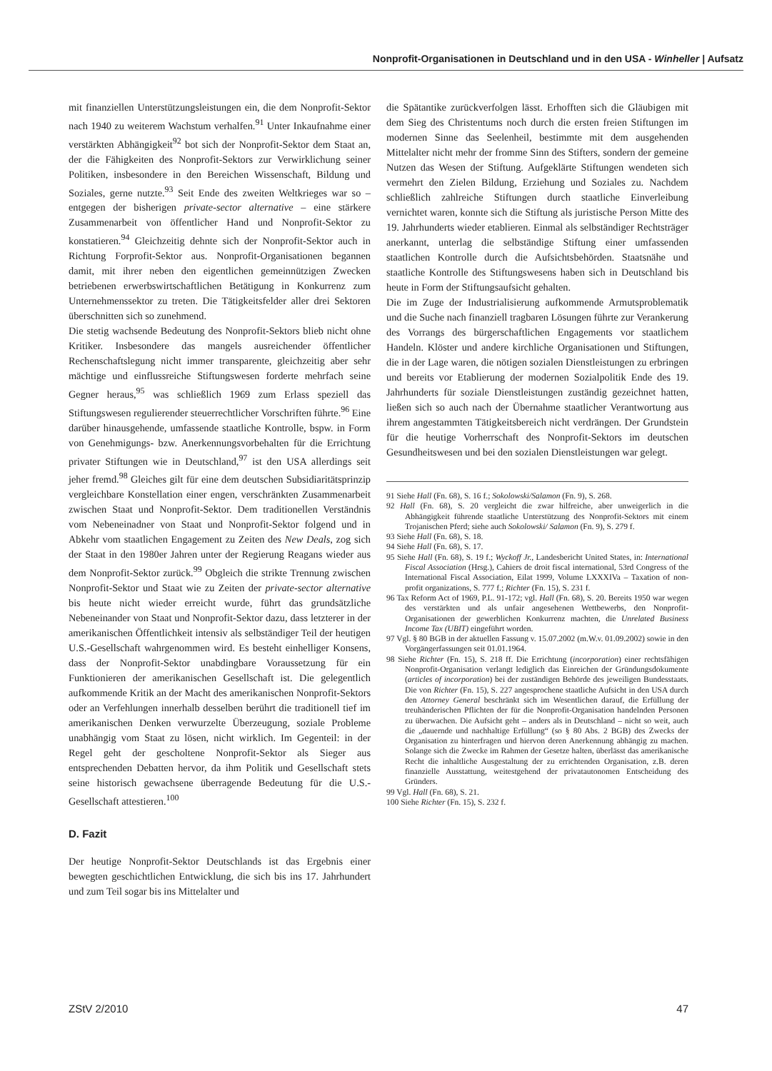Nonprofit-Organisationen in Deutschland und in den USA - Winheller | Aufsatz
mit finanziellen Unterstützungsleistungen ein, die dem Nonprofit-Sektor nach 1940 zu weiterem Wachstum verhalfen.<sup>91</sup> Unter Inkaufnahme einer verstärkten Abhängigkeit<sup>92</sup> bot sich der Nonprofit-Sektor dem Staat an, der die Fähigkeiten des Nonprofit-Sektors zur Verwirklichung seiner Politiken, insbesondere in den Bereichen Wissenschaft, Bildung und Soziales, gerne nutzte.<sup>93</sup> Seit Ende des zweiten Weltkrieges war so – entgegen der bisherigen private-sector alternative – eine stärkere Zusammenarbeit von öffentlicher Hand und Nonprofit-Sektor zu konstatieren.<sup>94</sup> Gleichzeitig dehnte sich der Nonprofit-Sektor auch in Richtung Forprofit-Sektor aus. Nonprofit-Organisationen begannen damit, mit ihrer neben den eigentlichen gemeinnützigen Zwecken betriebenen erwerbswirtschaftlichen Betätigung in Konkurrenz zum Unternehmenssektor zu treten. Die Tätigkeitsfelder aller drei Sektoren überschnitten sich so zunehmend.
Die stetig wachsende Bedeutung des Nonprofit-Sektors blieb nicht ohne Kritiker. Insbesondere das mangels ausreichender öffentlicher Rechenschaftslegung nicht immer transparente, gleichzeitig aber sehr mächtige und einflussreiche Stiftungswesen forderte mehrfach seine Gegner heraus,<sup>95</sup> was schließlich 1969 zum Erlass speziell das Stiftungswesen regulierender steuerrechtlicher Vorschriften führte.<sup>96</sup> Eine darüber hinausgehende, umfassende staatliche Kontrolle, bspw. in Form von Genehmigungs- bzw. Anerkennungsvorbehalten für die Errichtung privater Stiftungen wie in Deutschland,<sup>97</sup> ist den USA allerdings seit jeher fremd.<sup>98</sup> Gleiches gilt für eine dem deutschen Subsidiaritätsprinzip vergleichbare Konstellation einer engen, verschränkten Zusammenarbeit zwischen Staat und Nonprofit-Sektor. Dem traditionellen Verständnis vom Nebeneinadner von Staat und Nonprofit-Sektor folgend und in Abkehr vom staatlichen Engagement zu Zeiten des New Deals, zog sich der Staat in den 1980er Jahren unter der Regierung Reagans wieder aus dem Nonprofit-Sektor zurück.<sup>99</sup> Obgleich die strikte Trennung zwischen Nonprofit-Sektor und Staat wie zu Zeiten der private-sector alternative bis heute nicht wieder erreicht wurde, führt das grundsätzliche Nebeneinander von Staat und Nonprofit-Sektor dazu, dass letzterer in der amerikanischen Öffentlichkeit intensiv als selbständiger Teil der heutigen U.S.-Gesellschaft wahrgenommen wird. Es besteht einhelliger Konsens, dass der Nonprofit-Sektor unabdingbare Voraussetzung für ein Funktionieren der amerikanischen Gesellschaft ist. Die gelegentlich aufkommende Kritik an der Macht des amerikanischen Nonprofit-Sektors oder an Verfehlungen innerhalb desselben berührt die traditionell tief im amerikanischen Denken verwurzelte Überzeugung, soziale Probleme unabhängig vom Staat zu lösen, nicht wirklich. Im Gegenteil: in der Regel geht der gescholtene Nonprofit-Sektor als Sieger aus entsprechenden Debatten hervor, da ihm Politik und Gesellschaft stets seine historisch gewachsene überragende Bedeutung für die U.S.-Gesellschaft attestieren.<sup>100</sup>
D. Fazit
Der heutige Nonprofit-Sektor Deutschlands ist das Ergebnis einer bewegten geschichtlichen Entwicklung, die sich bis ins 17. Jahrhundert und zum Teil sogar bis ins Mittelalter und
die Spätantike zurückverfolgen lässt. Erhofften sich die Gläubigen mit dem Sieg des Christentums noch durch die ersten freien Stiftungen im modernen Sinne das Seelenheil, bestimmte mit dem ausgehenden Mittelalter nicht mehr der fromme Sinn des Stifters, sondern der gemeine Nutzen das Wesen der Stiftung. Aufgeklärte Stiftungen wendeten sich vermehrt den Zielen Bildung, Erziehung und Soziales zu. Nachdem schließlich zahlreiche Stiftungen durch staatliche Einverleibung vernichtet waren, konnte sich die Stiftung als juristische Person Mitte des 19. Jahrhunderts wieder etablieren. Einmal als selbständiger Rechtsträger anerkannt, unterlag die selbständige Stiftung einer umfassenden staatlichen Kontrolle durch die Aufsichtsbehörden. Staatsnähe und staatliche Kontrolle des Stiftungswesens haben sich in Deutschland bis heute in Form der Stiftungsaufsicht gehalten.
Die im Zuge der Industrialisierung aufkommende Armutsproblematik und die Suche nach finanziell tragbaren Lösungen führte zur Verankerung des Vorrangs des bürgerschaftlichen Engagements vor staatlichem Handeln. Klöster und andere kirchliche Organisationen und Stiftungen, die in der Lage waren, die nötigen sozialen Dienstleistungen zu erbringen und bereits vor Etablierung der modernen Sozialpolitik Ende des 19. Jahrhunderts für soziale Dienstleistungen zuständig gezeichnet hatten, ließen sich so auch nach der Übernahme staatlicher Verantwortung aus ihrem angestammten Tätigkeitsbereich nicht verdrängen. Der Grundstein für die heutige Vorherrschaft des Nonprofit-Sektors im deutschen Gesundheitswesen und bei den sozialen Dienstleistungen war gelegt.
91 Siehe Hall (Fn. 68), S. 16 f.; Sokolowski/Salamon (Fn. 9), S. 268.
92 Hall (Fn. 68), S. 20 vergleicht die zwar hilfreiche, aber unweigerlich in die Abhängigkeit führende staatliche Unterstützung des Nonprofit-Sektors mit einem Trojanischen Pferd; siehe auch Sokolowski/ Salamon (Fn. 9), S. 279 f.
93 Siehe Hall (Fn. 68), S. 18.
94 Siehe Hall (Fn. 68), S. 17.
95 Siehe Hall (Fn. 68), S. 19 f.; Wyckoff Jr., Landesbericht United States, in: International Fiscal Association (Hrsg.), Cahiers de droit fiscal international, 53rd Congress of the International Fiscal Association, Eilat 1999, Volume LXXXIVa – Taxation of non-profit organizations, S. 777 f.; Richter (Fn. 15), S. 231 f.
96 Tax Reform Act of 1969, P.L. 91-172; vgl. Hall (Fn. 68), S. 20. Bereits 1950 war wegen des verstärkten und als unfair angesehenen Wettbewerbs, den Nonprofit-Organisationen der gewerblichen Konkurrenz machten, die Unrelated Business Income Tax (UBIT) eingeführt worden.
97 Vgl. § 80 BGB in der aktuellen Fassung v. 15.07.2002 (m.W.v. 01.09.2002) sowie in den Vorgängerfassungen seit 01.01.1964.
98 Siehe Richter (Fn. 15), S. 218 ff. Die Errichtung (incorporation) einer rechtsfähigen Nonprofit-Organisation verlangt lediglich das Einreichen der Gründungsdokumente (articles of incorporation) bei der zuständigen Behörde des jeweiligen Bundesstaats. Die von Richter (Fn. 15), S. 227 angesprochene staatliche Aufsicht in den USA durch den Attorney General beschränkt sich im Wesentlichen darauf, die Erfüllung der treuhänderischen Pflichten der für die Nonprofit-Organisation handelnden Personen zu überwachen. Die Aufsicht geht – anders als in Deutschland – nicht so weit, auch die „dauernde und nachhaltige Erfüllung“ (so § 80 Abs. 2 BGB) des Zwecks der Organisation zu hinterfragen und hiervon deren Anerkennung abhängig zu machen. Solange sich die Zwecke im Rahmen der Gesetze halten, überlässt das amerikanische Recht die inhaltliche Ausgestaltung der zu errichtenden Organisation, z.B. deren finanzielle Ausstattung, weitestgehend der privatautonomen Entscheidung des Gründers.
99 Vgl. Hall (Fn. 68), S. 21.
100 Siehe Richter (Fn. 15), S. 232 f.
ZStV 2/2010 47